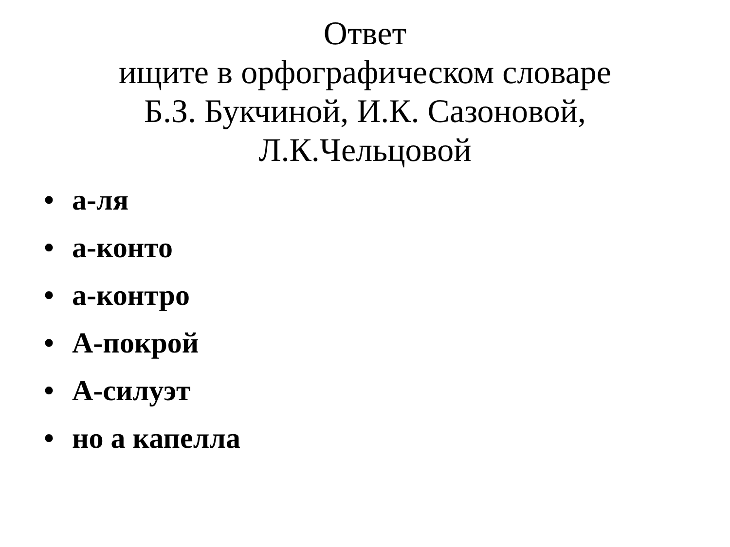Ответ
ищите в орфографическом словаре
Б.З. Букчиной, И.К. Сазоновой,
Л.К.Чельцовой
• а-ля
• а-конто
• а-контро
• А-покрой
• А-силуэт
• но а капелла